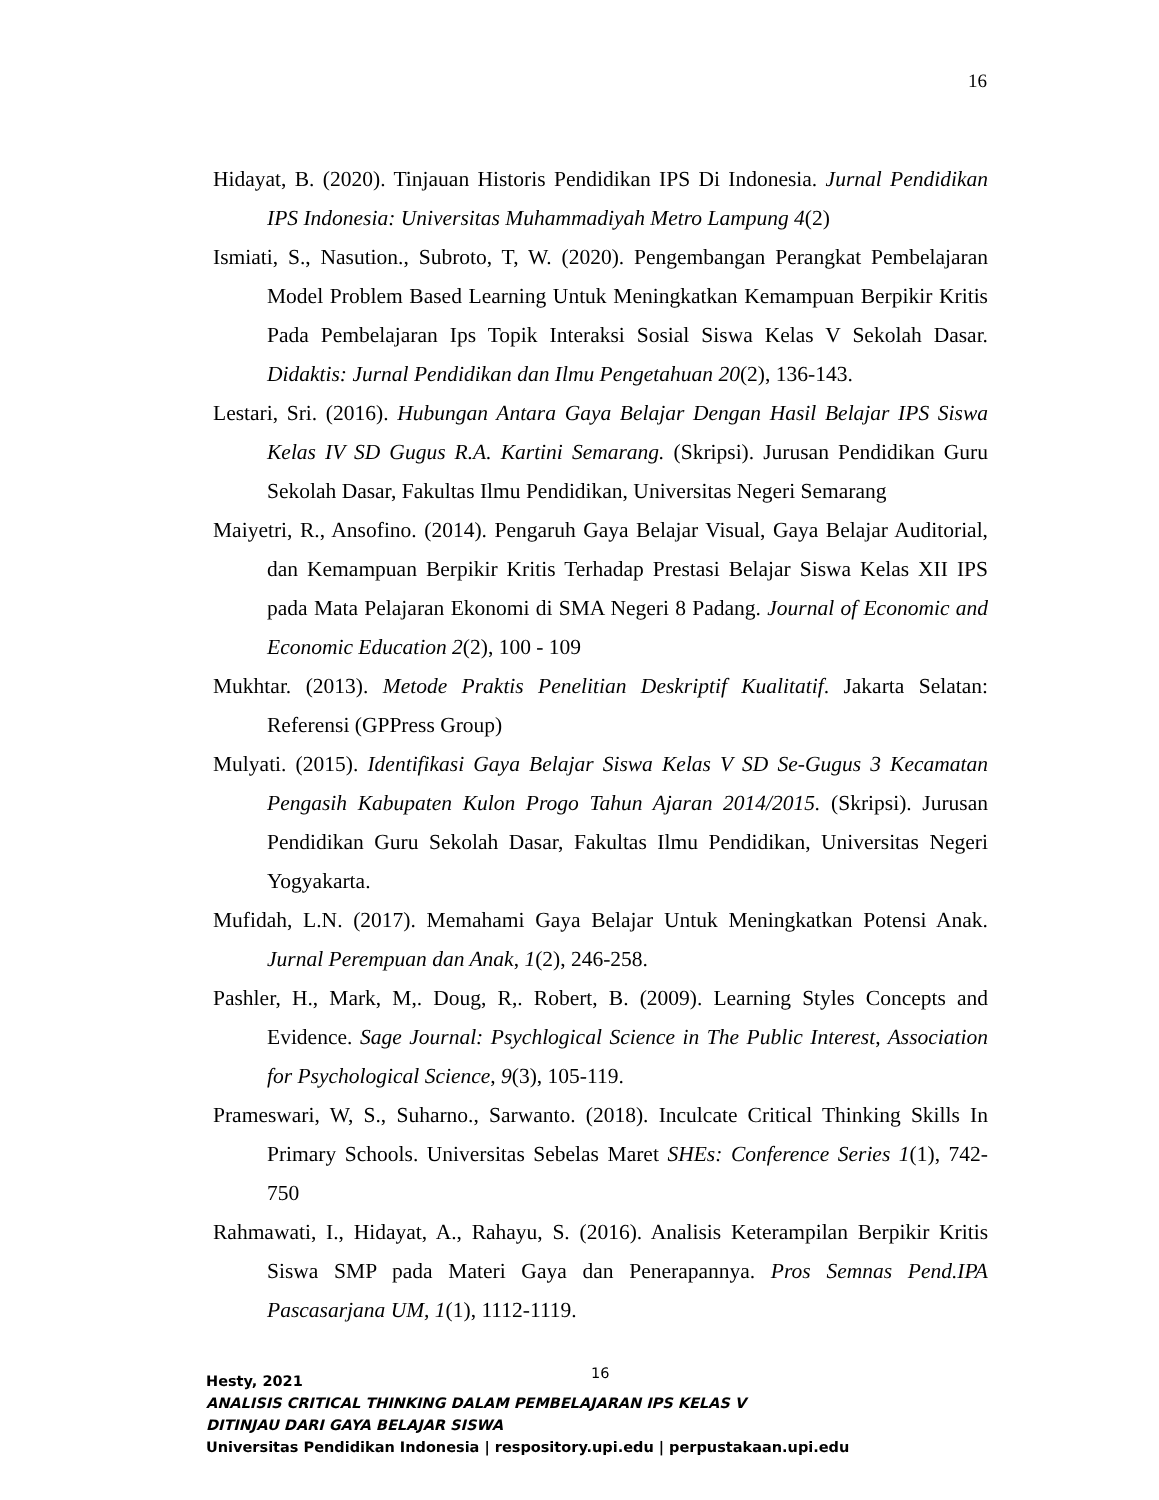16
Hidayat, B. (2020). Tinjauan Historis Pendidikan IPS Di Indonesia. Jurnal Pendidikan IPS Indonesia: Universitas Muhammadiyah Metro Lampung 4(2)
Ismiati, S., Nasution., Subroto, T, W. (2020). Pengembangan Perangkat Pembelajaran Model Problem Based Learning Untuk Meningkatkan Kemampuan Berpikir Kritis Pada Pembelajaran Ips Topik Interaksi Sosial Siswa Kelas V Sekolah Dasar. Didaktis: Jurnal Pendidikan dan Ilmu Pengetahuan 20(2), 136-143.
Lestari, Sri. (2016). Hubungan Antara Gaya Belajar Dengan Hasil Belajar IPS Siswa Kelas IV SD Gugus R.A. Kartini Semarang. (Skripsi). Jurusan Pendidikan Guru Sekolah Dasar, Fakultas Ilmu Pendidikan, Universitas Negeri Semarang
Maiyetri, R., Ansofino. (2014). Pengaruh Gaya Belajar Visual, Gaya Belajar Auditorial, dan Kemampuan Berpikir Kritis Terhadap Prestasi Belajar Siswa Kelas XII IPS pada Mata Pelajaran Ekonomi di SMA Negeri 8 Padang. Journal of Economic and Economic Education 2(2), 100 - 109
Mukhtar. (2013). Metode Praktis Penelitian Deskriptif Kualitatif. Jakarta Selatan: Referensi (GPPress Group)
Mulyati. (2015). Identifikasi Gaya Belajar Siswa Kelas V SD Se-Gugus 3 Kecamatan Pengasih Kabupaten Kulon Progo Tahun Ajaran 2014/2015. (Skripsi). Jurusan Pendidikan Guru Sekolah Dasar, Fakultas Ilmu Pendidikan, Universitas Negeri Yogyakarta.
Mufidah, L.N. (2017). Memahami Gaya Belajar Untuk Meningkatkan Potensi Anak. Jurnal Perempuan dan Anak, 1(2), 246-258.
Pashler, H., Mark, M,. Doug, R,. Robert, B. (2009). Learning Styles Concepts and Evidence. Sage Journal: Psychlogical Science in The Public Interest, Association for Psychological Science, 9(3), 105-119.
Prameswari, W, S., Suharno., Sarwanto. (2018). Inculcate Critical Thinking Skills In Primary Schools. Universitas Sebelas Maret SHEs: Conference Series 1(1), 742-750
Rahmawati, I., Hidayat, A., Rahayu, S. (2016). Analisis Keterampilan Berpikir Kritis Siswa SMP pada Materi Gaya dan Penerapannya. Pros Semnas Pend.IPA Pascasarjana UM, 1(1), 1112-1119.
16
Hesty, 2021
ANALISIS CRITICAL THINKING DALAM PEMBELAJARAN IPS KELAS V
DITINJAU DARI GAYA BELAJAR SISWA
Universitas Pendidikan Indonesia | respository.upi.edu | perpustakaan.upi.edu